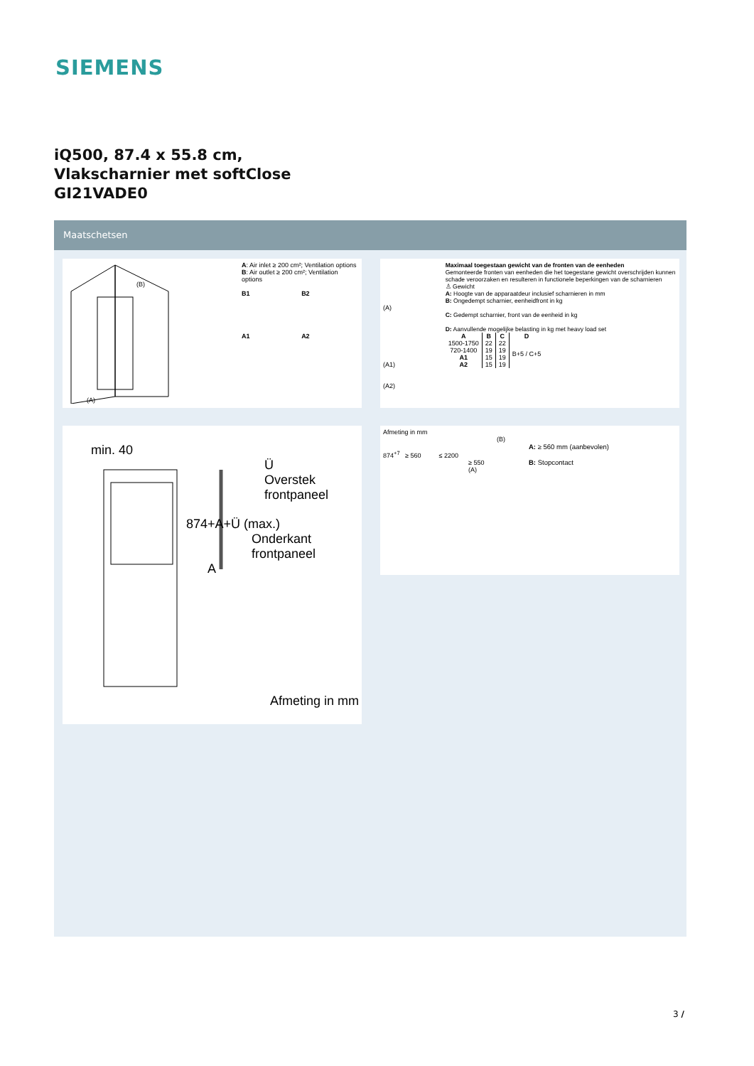SIEMENS
iQ500, 87.4 x 55.8 cm,
Vlakscharnier met softClose
GI21VADE0
Maatschetsen
(B)
(A)
A: Air inlet ≥ 200 cm²; Ventilation options
B: Air outlet ≥ 200 cm²; Ventilation options
B1 B2
A1 A2
min. 40
Ü
Overstek
frontpaneel
874+A+Ü (max.)
Onderkant
frontpaneel
A
Afmeting in mm
(A)
(A1)
(A2)
Maximaal toegestaan gewicht van de fronten van de eenheden
Gemonteerde fronten van eenheden die het toegestane gewicht overschrijden kunnen schade veroorzaken en resulteren in functionele beperkingen van de scharnieren
♙ Gewicht
A: Hoogte van de apparaatdeur inclusief scharnieren in mm
B: Ongedempt scharnier, eenheidfront in kg
C: Gedempt scharnier, front van de eenheid in kg
D: Aanvullende mogelijke belasting in kg met heavy load set
| A | B | C | D |
| --- | --- | --- | --- |
| 1500-1750 | 22 | 22 | B+5 / C+5 |
| 720-1400 | 19 | 19 | |
| A1 | 15 | 19 | |
| A2 | 15 | 19 | |
Afmeting in mm
(B)
874<sup>+7</sup> ≥ 560 ≤ 2200
≥ 550
(A)
A: ≥ 560 mm (aanbevolen)
B: Stopcontact
3 /